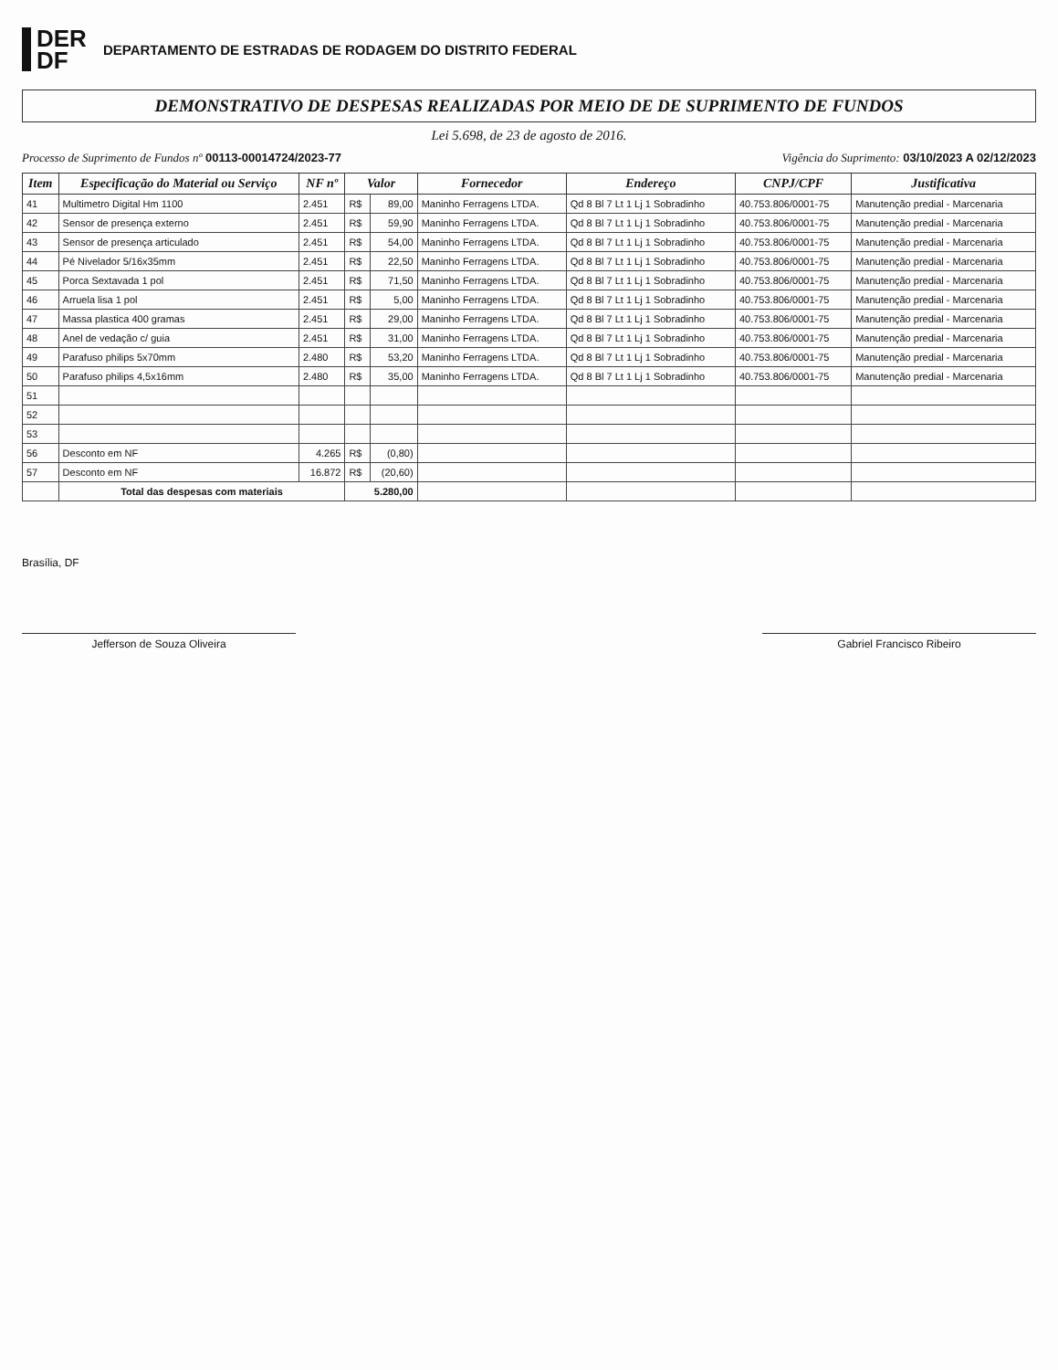DER
DF
DEPARTAMENTO DE ESTRADAS DE RODAGEM DO DISTRITO FEDERAL
DEMONSTRATIVO DE DESPESAS REALIZADAS POR MEIO DE DE SUPRIMENTO DE FUNDOS
Lei 5.698, de 23 de agosto de 2016.
Processo de Suprimento de Fundos nº 00113-00014724/2023-77 Vigência do Suprimento: 03/10/2023 A 02/12/2023
| Item | Especificação do Material ou Serviço | NF nº | Valor | | Fornecedor | Endereço | CNPJ/CPF | Justificativa |
| --- | --- | --- | --- | --- | --- | --- | --- | --- |
| 41 | Multimetro Digital Hm 1100 | 2.451 | R$ | 89,00 | Maninho Ferragens LTDA. | Qd 8 Bl 7 Lt 1 Lj 1 Sobradinho | 40.753.806/0001-75 | Manutenção predial - Marcenaria |
| 42 | Sensor de presença externo | 2.451 | R$ | 59,90 | Maninho Ferragens LTDA. | Qd 8 Bl 7 Lt 1 Lj 1 Sobradinho | 40.753.806/0001-75 | Manutenção predial - Marcenaria |
| 43 | Sensor de presença articulado | 2.451 | R$ | 54,00 | Maninho Ferragens LTDA. | Qd 8 Bl 7 Lt 1 Lj 1 Sobradinho | 40.753.806/0001-75 | Manutenção predial - Marcenaria |
| 44 | Pé Nivelador 5/16x35mm | 2.451 | R$ | 22,50 | Maninho Ferragens LTDA. | Qd 8 Bl 7 Lt 1 Lj 1 Sobradinho | 40.753.806/0001-75 | Manutenção predial - Marcenaria |
| 45 | Porca Sextavada 1 pol | 2.451 | R$ | 71,50 | Maninho Ferragens LTDA. | Qd 8 Bl 7 Lt 1 Lj 1 Sobradinho | 40.753.806/0001-75 | Manutenção predial - Marcenaria |
| 46 | Arruela lisa 1 pol | 2.451 | R$ | 5,00 | Maninho Ferragens LTDA. | Qd 8 Bl 7 Lt 1 Lj 1 Sobradinho | 40.753.806/0001-75 | Manutenção predial - Marcenaria |
| 47 | Massa plastica 400 gramas | 2.451 | R$ | 29,00 | Maninho Ferragens LTDA. | Qd 8 Bl 7 Lt 1 Lj 1 Sobradinho | 40.753.806/0001-75 | Manutenção predial - Marcenaria |
| 48 | Anel de vedação c/ guia | 2.451 | R$ | 31,00 | Maninho Ferragens LTDA. | Qd 8 Bl 7 Lt 1 Lj 1 Sobradinho | 40.753.806/0001-75 | Manutenção predial - Marcenaria |
| 49 | Parafuso philips 5x70mm | 2.480 | R$ | 53,20 | Maninho Ferragens LTDA. | Qd 8 Bl 7 Lt 1 Lj 1 Sobradinho | 40.753.806/0001-75 | Manutenção predial - Marcenaria |
| 50 | Parafuso philips 4,5x16mm | 2.480 | R$ | 35,00 | Maninho Ferragens LTDA. | Qd 8 Bl 7 Lt 1 Lj 1 Sobradinho | 40.753.806/0001-75 | Manutenção predial - Marcenaria |
| 51 | | | | | | | | |
| 52 | | | | | | | | |
| 53 | | | | | | | | |
| 56 | Desconto em NF | 4.265 | R$ | (0,80) | | | | |
| 57 | Desconto em NF | 16.872 | R$ | (20,60) | | | | |
| | Total das despesas com materiais | | 5.280,00 | | | | | |
Brasília, DF
Jefferson de Souza Oliveira Gabriel Francisco Ribeiro